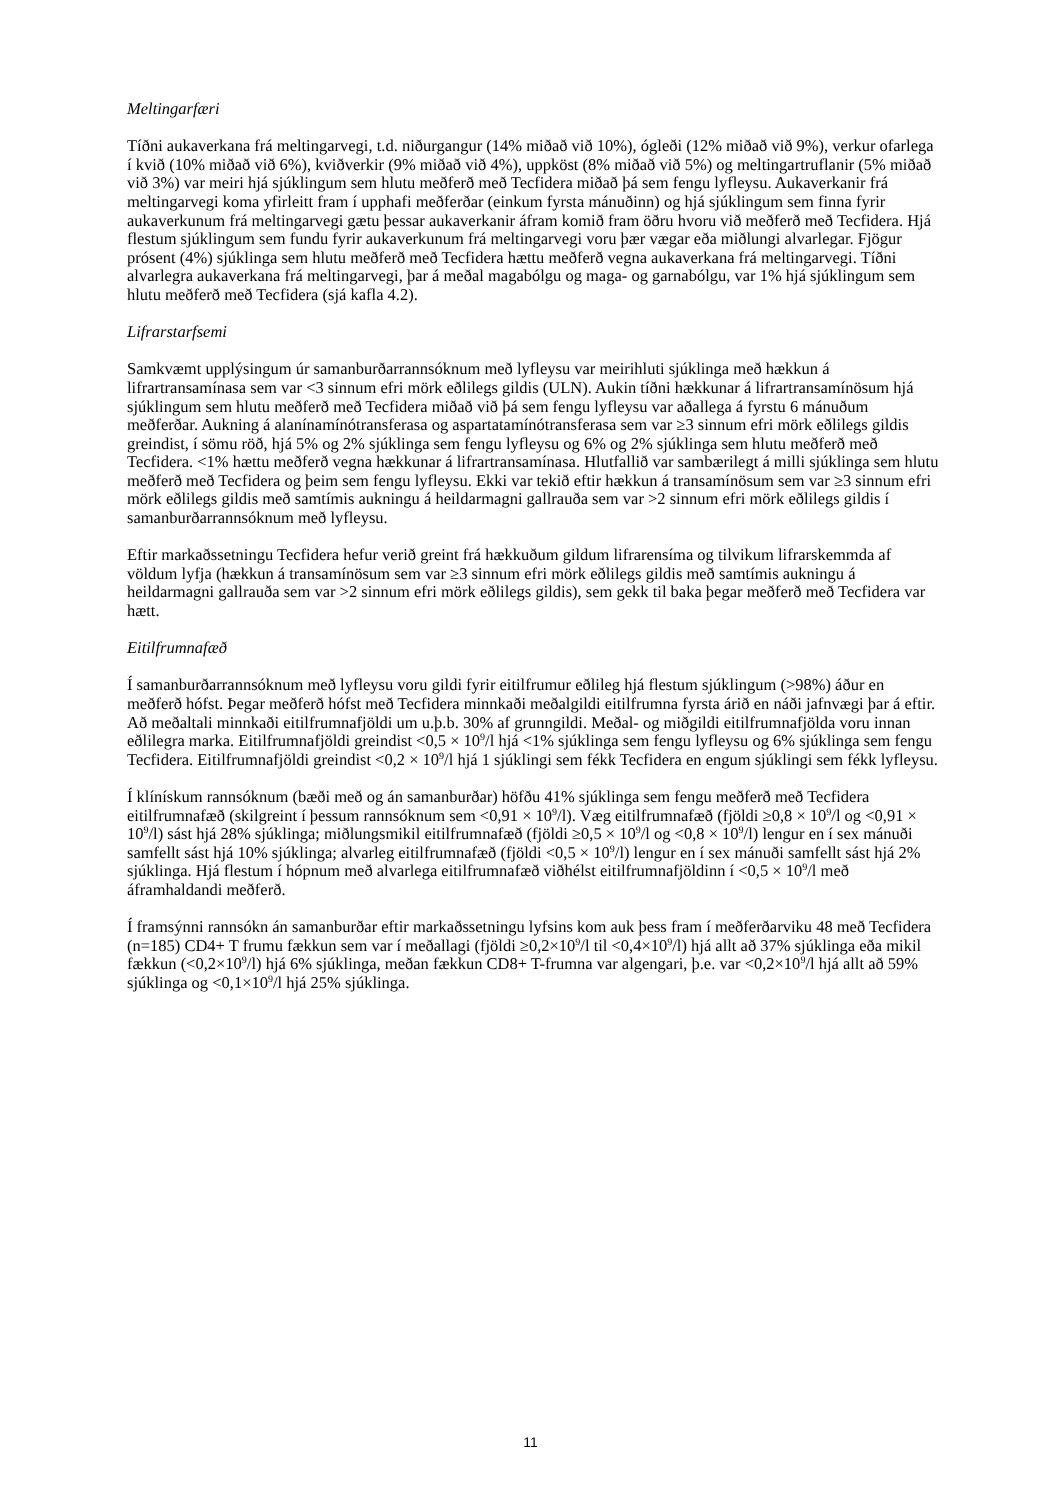Meltingarfæri
Tíðni aukaverkana frá meltingarvegi, t.d. niðurgangur (14% miðað við 10%), ógleði (12% miðað við 9%), verkur ofarlega í kvið (10% miðað við 6%), kviðverkir (9% miðað við 4%), uppköst (8% miðað við 5%) og meltingartruflanir (5% miðað við 3%) var meiri hjá sjúklingum sem hlutu meðferð með Tecfidera miðað þá sem fengu lyfleysu. Aukaverkanir frá meltingarvegi koma yfirleitt fram í upphafi meðferðar (einkum fyrsta mánuðinn) og hjá sjúklingum sem finna fyrir aukaverkunum frá meltingarvegi gætu þessar aukaverkanir áfram komið fram öðru hvoru við meðferð með Tecfidera. Hjá flestum sjúklingum sem fundu fyrir aukaverkunum frá meltingarvegi voru þær vægar eða miðlungi alvarlegar. Fjögur prósent (4%) sjúklinga sem hlutu meðferð með Tecfidera hættu meðferð vegna aukaverkana frá meltingarvegi. Tíðni alvarlegra aukaverkana frá meltingarvegi, þar á meðal magabólgu og maga- og garnabólgu, var 1% hjá sjúklingum sem hlutu meðferð með Tecfidera (sjá kafla 4.2).
Lifrarstarfsemi
Samkvæmt upplýsingum úr samanburðarrannsóknum með lyfleysu var meirihluti sjúklinga með hækkun á lifrartransamínasa sem var <3 sinnum efri mörk eðlilegs gildis (ULN). Aukin tíðni hækkunar á lifrartransamínösum hjá sjúklingum sem hlutu meðferð með Tecfidera miðað við þá sem fengu lyfleysu var aðallega á fyrstu 6 mánuðum meðferðar. Aukning á alanínamínótransferasa og aspartatamínótransferasa sem var ≥3 sinnum efri mörk eðlilegs gildis greindist, í sömu röð, hjá 5% og 2% sjúklinga sem fengu lyfleysu og 6% og 2% sjúklinga sem hlutu meðferð með Tecfidera. <1% hættu meðferð vegna hækkunar á lifrartransamínasa. Hlutfallið var sambærilegt á milli sjúklinga sem hlutu meðferð með Tecfidera og þeim sem fengu lyfleysu. Ekki var tekið eftir hækkun á transamínösum sem var ≥3 sinnum efri mörk eðlilegs gildis með samtímis aukningu á heildarmagni gallrauða sem var >2 sinnum efri mörk eðlilegs gildis í samanburðarrannsóknum með lyfleysu.
Eftir markaðssetningu Tecfidera hefur verið greint frá hækkuðum gildum lifrarensíma og tilvikum lifrarskemmda af völdum lyfja (hækkun á transamínösum sem var ≥3 sinnum efri mörk eðlilegs gildis með samtímis aukningu á heildarmagni gallrauða sem var >2 sinnum efri mörk eðlilegs gildis), sem gekk til baka þegar meðferð með Tecfidera var hætt.
Eitilfrumnafæð
Í samanburðarrannsóknum með lyfleysu voru gildi fyrir eitilfrumur eðlileg hjá flestum sjúklingum (>98%) áður en meðferð hófst. Þegar meðferð hófst með Tecfidera minnkaði meðalgildi eitilfrumna fyrsta árið en náði jafnvægi þar á eftir. Að meðaltali minnkaði eitilfrumnafjöldi um u.þ.b. 30% af grunngildi. Meðal- og miðgildi eitilfrumnafjölda voru innan eðlilegra marka. Eitilfrumnafjöldi greindist <0,5 × 10<sup>9</sup>/l hjá <1% sjúklinga sem fengu lyfleysu og 6% sjúklinga sem fengu Tecfidera. Eitilfrumnafjöldi greindist <0,2 × 10<sup>9</sup>/l hjá 1 sjúklingi sem fékk Tecfidera en engum sjúklingi sem fékk lyfleysu.
Í klínískum rannsóknum (bæði með og án samanburðar) höfðu 41% sjúklinga sem fengu meðferð með Tecfidera eitilfrumnafæð (skilgreint í þessum rannsóknum sem <0,91 × 10<sup>9</sup>/l). Væg eitilfrumnafæð (fjöldi ≥0,8 × 10<sup>9</sup>/l og <0,91 × 10<sup>9</sup>/l) sást hjá 28% sjúklinga; miðlungsmikil eitilfrumnafæð (fjöldi ≥0,5 × 10<sup>9</sup>/l og <0,8 × 10<sup>9</sup>/l) lengur en í sex mánuði samfellt sást hjá 10% sjúklinga; alvarleg eitilfrumnafæð (fjöldi <0,5 × 10<sup>9</sup>/l) lengur en í sex mánuði samfellt sást hjá 2% sjúklinga. Hjá flestum í hópnum með alvarlega eitilfrumnafæð viðhélst eitilfrumnafjöldinn í <0,5 × 10<sup>9</sup>/l með áframhaldandi meðferð.
Í framsýnni rannsókn án samanburðar eftir markaðssetningu lyfsins kom auk þess fram í meðferðarviku 48 með Tecfidera (n=185) CD4+ T frumu fækkun sem var í meðallagi (fjöldi ≥0,2×10<sup>9</sup>/l til <0,4×10<sup>9</sup>/l) hjá allt að 37% sjúklinga eða mikil fækkun (<0,2×10<sup>9</sup>/l) hjá 6% sjúklinga, meðan fækkun CD8+ T-frumna var algengari, þ.e. var <0,2×10<sup>9</sup>/l hjá allt að 59% sjúklinga og <0,1×10<sup>9</sup>/l hjá 25% sjúklinga.
11